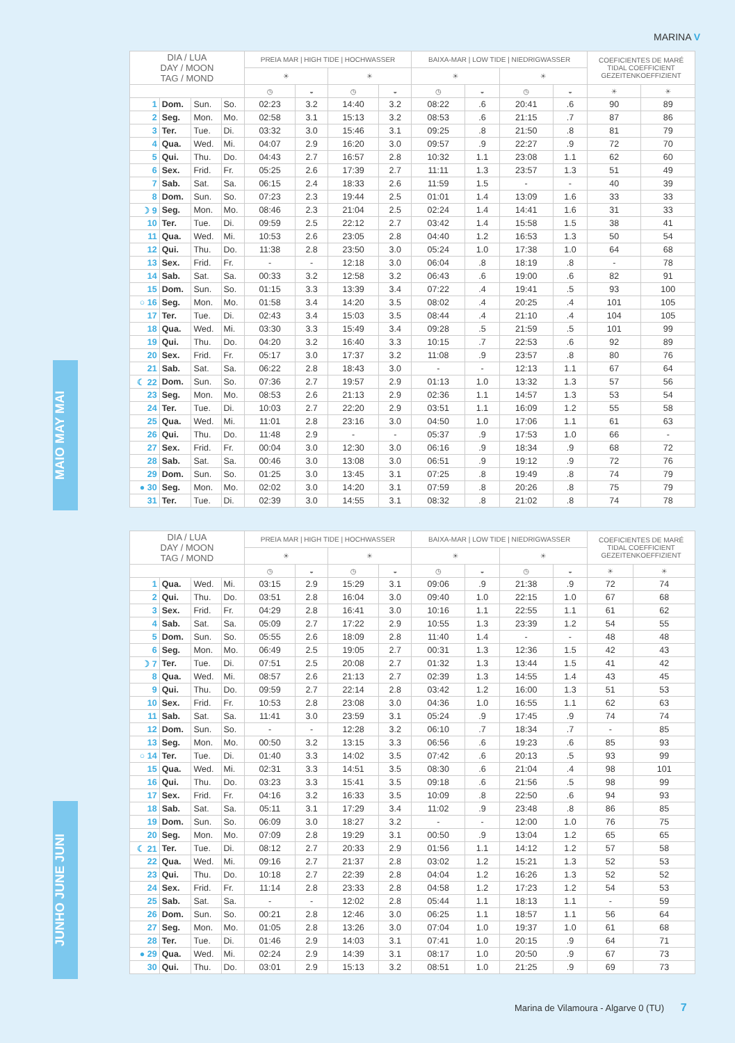MARINA V
MAIO MAY MAI
JUNHO JUNE JUNI
| DIA / LUA DAY / MOON TAG / MOND | | | | PREIA MAR / HIGH TIDE / HOCHWASSER | | | | BAIXA-MAR / LOW TIDE / NIEDRIGWASSER | | | | COEFICIENTES DE MARÉ TIDAL COEFFICIENT GEZEITENKOEFFIZIENT | |
| --- | --- | --- | --- | --- | --- | --- | --- | --- | --- | --- | --- | --- | --- |
| | | | | ☀ | | ☀ | | ☀ | | ☀ | | | |
| | | | | ◷ | ◒ | ◷ | ◒ | ◷ | ◒ | ◷ | ◒ | ☀ | ☀ |
| 1 | Dom. | Sun. | So. | 02:23 | 3.2 | 14:40 | 3.2 | 08:22 | .6 | 20:41 | .6 | 90 | 89 |
| 2 | Seg. | Mon. | Mo. | 02:58 | 3.1 | 15:13 | 3.2 | 08:53 | .6 | 21:15 | .7 | 87 | 86 |
| 3 | Ter. | Tue. | Di. | 03:32 | 3.0 | 15:46 | 3.1 | 09:25 | .8 | 21:50 | .8 | 81 | 79 |
| 4 | Qua. | Wed. | Mi. | 04:07 | 2.9 | 16:20 | 3.0 | 09:57 | .9 | 22:27 | .9 | 72 | 70 |
| 5 | Qui. | Thu. | Do. | 04:43 | 2.7 | 16:57 | 2.8 | 10:32 | 1.1 | 23:08 | 1.1 | 62 | 60 |
| 6 | Sex. | Frid. | Fr. | 05:25 | 2.6 | 17:39 | 2.7 | 11:11 | 1.3 | 23:57 | 1.3 | 51 | 49 |
| 7 | Sab. | Sat. | Sa. | 06:15 | 2.4 | 18:33 | 2.6 | 11:59 | 1.5 | - | - | 40 | 39 |
| 8 | Dom. | Sun. | So. | 07:23 | 2.3 | 19:44 | 2.5 | 01:01 | 1.4 | 13:09 | 1.6 | 33 | 33 |
| ☽ 9 | Seg. | Mon. | Mo. | 08:46 | 2.3 | 21:04 | 2.5 | 02:24 | 1.4 | 14:41 | 1.6 | 31 | 33 |
| 10 | Ter. | Tue. | Di. | 09:59 | 2.5 | 22:12 | 2.7 | 03:42 | 1.4 | 15:58 | 1.5 | 38 | 41 |
| 11 | Qua. | Wed. | Mi. | 10:53 | 2.6 | 23:05 | 2.8 | 04:40 | 1.2 | 16:53 | 1.3 | 50 | 54 |
| 12 | Qui. | Thu. | Do. | 11:38 | 2.8 | 23:50 | 3.0 | 05:24 | 1.0 | 17:38 | 1.0 | 64 | 68 |
| 13 | Sex. | Frid. | Fr. | - | - | 12:18 | 3.0 | 06:04 | .8 | 18:19 | .8 | - | 78 |
| 14 | Sab. | Sat. | Sa. | 00:33 | 3.2 | 12:58 | 3.2 | 06:43 | .6 | 19:00 | .6 | 82 | 91 |
| 15 | Dom. | Sun. | So. | 01:15 | 3.3 | 13:39 | 3.4 | 07:22 | .4 | 19:41 | .5 | 93 | 100 |
| ○ 16 | Seg. | Mon. | Mo. | 01:58 | 3.4 | 14:20 | 3.5 | 08:02 | .4 | 20:25 | .4 | 101 | 105 |
| 17 | Ter. | Tue. | Di. | 02:43 | 3.4 | 15:03 | 3.5 | 08:44 | .4 | 21:10 | .4 | 104 | 105 |
| 18 | Qua. | Wed. | Mi. | 03:30 | 3.3 | 15:49 | 3.4 | 09:28 | .5 | 21:59 | .5 | 101 | 99 |
| 19 | Qui. | Thu. | Do. | 04:20 | 3.2 | 16:40 | 3.3 | 10:15 | .7 | 22:53 | .6 | 92 | 89 |
| 20 | Sex. | Frid. | Fr. | 05:17 | 3.0 | 17:37 | 3.2 | 11:08 | .9 | 23:57 | .8 | 80 | 76 |
| 21 | Sab. | Sat. | Sa. | 06:22 | 2.8 | 18:43 | 3.0 | - | - | 12:13 | 1.1 | 67 | 64 |
| ☾ 22 | Dom. | Sun. | So. | 07:36 | 2.7 | 19:57 | 2.9 | 01:13 | 1.0 | 13:32 | 1.3 | 57 | 56 |
| 23 | Seg. | Mon. | Mo. | 08:53 | 2.6 | 21:13 | 2.9 | 02:36 | 1.1 | 14:57 | 1.3 | 53 | 54 |
| 24 | Ter. | Tue. | Di. | 10:03 | 2.7 | 22:20 | 2.9 | 03:51 | 1.1 | 16:09 | 1.2 | 55 | 58 |
| 25 | Qua. | Wed. | Mi. | 11:01 | 2.8 | 23:16 | 3.0 | 04:50 | 1.0 | 17:06 | 1.1 | 61 | 63 |
| 26 | Qui. | Thu. | Do. | 11:48 | 2.9 | - | - | 05:37 | .9 | 17:53 | 1.0 | 66 | - |
| 27 | Sex. | Frid. | Fr. | 00:04 | 3.0 | 12:30 | 3.0 | 06:16 | .9 | 18:34 | .9 | 68 | 72 |
| 28 | Sab. | Sat. | Sa. | 00:46 | 3.0 | 13:08 | 3.0 | 06:51 | .9 | 19:12 | .9 | 72 | 76 |
| 29 | Dom. | Sun. | So. | 01:25 | 3.0 | 13:45 | 3.1 | 07:25 | .8 | 19:49 | .8 | 74 | 79 |
| ● 30 | Seg. | Mon. | Mo. | 02:02 | 3.0 | 14:20 | 3.1 | 07:59 | .8 | 20:26 | .8 | 75 | 79 |
| 31 | Ter. | Tue. | Di. | 02:39 | 3.0 | 14:55 | 3.1 | 08:32 | .8 | 21:02 | .8 | 74 | 78 |
| DIA / LUA DAY / MOON TAG / MOND | | | | PREIA MAR / HIGH TIDE / HOCHWASSER | | | | BAIXA-MAR / LOW TIDE / NIEDRIGWASSER | | | | COEFICIENTES DE MARÉ TIDAL COEFFICIENT GEZEITENKOEFFIZIENT | |
| --- | --- | --- | --- | --- | --- | --- | --- | --- | --- | --- | --- | --- | --- |
| | | | | ☀ | | ☀ | | ☀ | | ☀ | | | |
| | | | | ◷ | ◒ | ◷ | ◒ | ◷ | ◒ | ◷ | ◒ | ☀ | ☀ |
| 1 | Qua. | Wed. | Mi. | 03:15 | 2.9 | 15:29 | 3.1 | 09:06 | .9 | 21:38 | .9 | 72 | 74 |
| 2 | Qui. | Thu. | Do. | 03:51 | 2.8 | 16:04 | 3.0 | 09:40 | 1.0 | 22:15 | 1.0 | 67 | 68 |
| 3 | Sex. | Frid. | Fr. | 04:29 | 2.8 | 16:41 | 3.0 | 10:16 | 1.1 | 22:55 | 1.1 | 61 | 62 |
| 4 | Sab. | Sat. | Sa. | 05:09 | 2.7 | 17:22 | 2.9 | 10:55 | 1.3 | 23:39 | 1.2 | 54 | 55 |
| 5 | Dom. | Sun. | So. | 05:55 | 2.6 | 18:09 | 2.8 | 11:40 | 1.4 | - | - | 48 | 48 |
| 6 | Seg. | Mon. | Mo. | 06:49 | 2.5 | 19:05 | 2.7 | 00:31 | 1.3 | 12:36 | 1.5 | 42 | 43 |
| ☽ 7 | Ter. | Tue. | Di. | 07:51 | 2.5 | 20:08 | 2.7 | 01:32 | 1.3 | 13:44 | 1.5 | 41 | 42 |
| 8 | Qua. | Wed. | Mi. | 08:57 | 2.6 | 21:13 | 2.7 | 02:39 | 1.3 | 14:55 | 1.4 | 43 | 45 |
| 9 | Qui. | Thu. | Do. | 09:59 | 2.7 | 22:14 | 2.8 | 03:42 | 1.2 | 16:00 | 1.3 | 51 | 53 |
| 10 | Sex. | Frid. | Fr. | 10:53 | 2.8 | 23:08 | 3.0 | 04:36 | 1.0 | 16:55 | 1.1 | 62 | 63 |
| 11 | Sab. | Sat. | Sa. | 11:41 | 3.0 | 23:59 | 3.1 | 05:24 | .9 | 17:45 | .9 | 74 | 74 |
| 12 | Dom. | Sun. | So. | - | - | 12:28 | 3.2 | 06:10 | .7 | 18:34 | .7 | - | 85 |
| 13 | Seg. | Mon. | Mo. | 00:50 | 3.2 | 13:15 | 3.3 | 06:56 | .6 | 19:23 | .6 | 85 | 93 |
| ○ 14 | Ter. | Tue. | Di. | 01:40 | 3.3 | 14:02 | 3.5 | 07:42 | .6 | 20:13 | .5 | 93 | 99 |
| 15 | Qua. | Wed. | Mi. | 02:31 | 3.3 | 14:51 | 3.5 | 08:30 | .6 | 21:04 | .4 | 98 | 101 |
| 16 | Qui. | Thu. | Do. | 03:23 | 3.3 | 15:41 | 3.5 | 09:18 | .6 | 21:56 | .5 | 98 | 99 |
| 17 | Sex. | Frid. | Fr. | 04:16 | 3.2 | 16:33 | 3.5 | 10:09 | .8 | 22:50 | .6 | 94 | 93 |
| 18 | Sab. | Sat. | Sa. | 05:11 | 3.1 | 17:29 | 3.4 | 11:02 | .9 | 23:48 | .8 | 86 | 85 |
| 19 | Dom. | Sun. | So. | 06:09 | 3.0 | 18:27 | 3.2 | - | - | 12:00 | 1.0 | 76 | 75 |
| 20 | Seg. | Mon. | Mo. | 07:09 | 2.8 | 19:29 | 3.1 | 00:50 | .9 | 13:04 | 1.2 | 65 | 65 |
| ☾ 21 | Ter. | Tue. | Di. | 08:12 | 2.7 | 20:33 | 2.9 | 01:56 | 1.1 | 14:12 | 1.2 | 57 | 58 |
| 22 | Qua. | Wed. | Mi. | 09:16 | 2.7 | 21:37 | 2.8 | 03:02 | 1.2 | 15:21 | 1.3 | 52 | 53 |
| 23 | Qui. | Thu. | Do. | 10:18 | 2.7 | 22:39 | 2.8 | 04:04 | 1.2 | 16:26 | 1.3 | 52 | 52 |
| 24 | Sex. | Frid. | Fr. | 11:14 | 2.8 | 23:33 | 2.8 | 04:58 | 1.2 | 17:23 | 1.2 | 54 | 53 |
| 25 | Sab. | Sat. | Sa. | - | - | 12:02 | 2.8 | 05:44 | 1.1 | 18:13 | 1.1 | - | 59 |
| 26 | Dom. | Sun. | So. | 00:21 | 2.8 | 12:46 | 3.0 | 06:25 | 1.1 | 18:57 | 1.1 | 56 | 64 |
| 27 | Seg. | Mon. | Mo. | 01:05 | 2.8 | 13:26 | 3.0 | 07:04 | 1.0 | 19:37 | 1.0 | 61 | 68 |
| 28 | Ter. | Tue. | Di. | 01:46 | 2.9 | 14:03 | 3.1 | 07:41 | 1.0 | 20:15 | .9 | 64 | 71 |
| ● 29 | Qua. | Wed. | Mi. | 02:24 | 2.9 | 14:39 | 3.1 | 08:17 | 1.0 | 20:50 | .9 | 67 | 73 |
| 30 | Qui. | Thu. | Do. | 03:01 | 2.9 | 15:13 | 3.2 | 08:51 | 1.0 | 21:25 | .9 | 69 | 73 |
Marina de Vilamoura - Algarve 0 (TU) 7